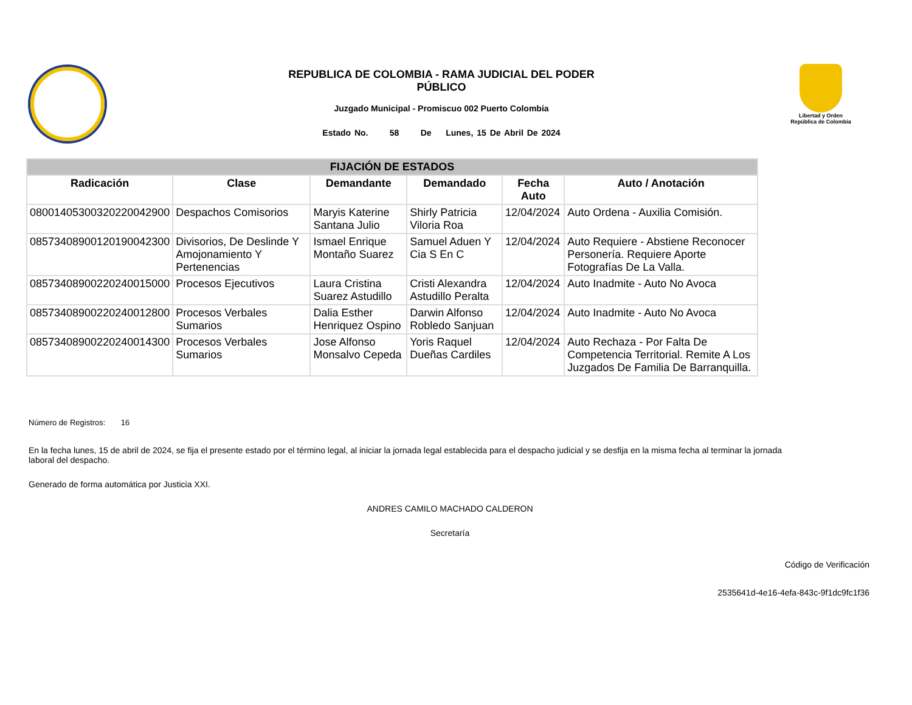REPUBLICA DE COLOMBIA - RAMA JUDICIAL DEL PODER
PÚBLICO
Juzgado Municipal - Promiscuo 002 Puerto Colombia
Estado No. 58 De Lunes, 15 De Abril De 2024
Libertad y Orden
República de Colombia
| FIJACIÓN DE ESTADOS | | | | | |
| --- | --- | --- | --- | --- | --- |
| Radicación | Clase | Demandante | Demandado | Fecha Auto | Auto / Anotación |
| 08001405300320220042900 | Despachos Comisorios | Maryis Katerine Santana Julio | Shirly Patricia Viloria Roa | 12/04/2024 | Auto Ordena - Auxilia Comisión. |
| 08573408900120190042300 | Divisorios, De Deslinde Y Amojonamiento Y Pertenencias | Ismael Enrique Montaño Suarez | Samuel Aduen Y Cia S En C | 12/04/2024 | Auto Requiere - Abstiene Reconocer Personería. Requiere Aporte Fotografías De La Valla. |
| 08573408900220240015000 | Procesos Ejecutivos | Laura Cristina Suarez Astudillo | Cristi Alexandra Astudillo Peralta | 12/04/2024 | Auto Inadmite - Auto No Avoca |
| 08573408900220240012800 | Procesos Verbales Sumarios | Dalia Esther Henriquez Ospino | Darwin Alfonso Robledo Sanjuan | 12/04/2024 | Auto Inadmite - Auto No Avoca |
| 08573408900220240014300 | Procesos Verbales Sumarios | Jose Alfonso Monsalvo Cepeda | Yoris Raquel Dueñas Cardiles | 12/04/2024 | Auto Rechaza - Por Falta De Competencia Territorial. Remite A Los Juzgados De Familia De Barranquilla. |
Número de Registros: 16
En la fecha lunes, 15 de abril de 2024, se fija el presente estado por el término legal, al iniciar la jornada legal establecida para el despacho judicial y se desfija en la misma fecha al terminar la jornada
laboral del despacho.
Generado de forma automática por Justicia XXI.
ANDRES CAMILO MACHADO CALDERON
Secretaría
Código de Verificación
2535641d-4e16-4efa-843c-9f1dc9fc1f36